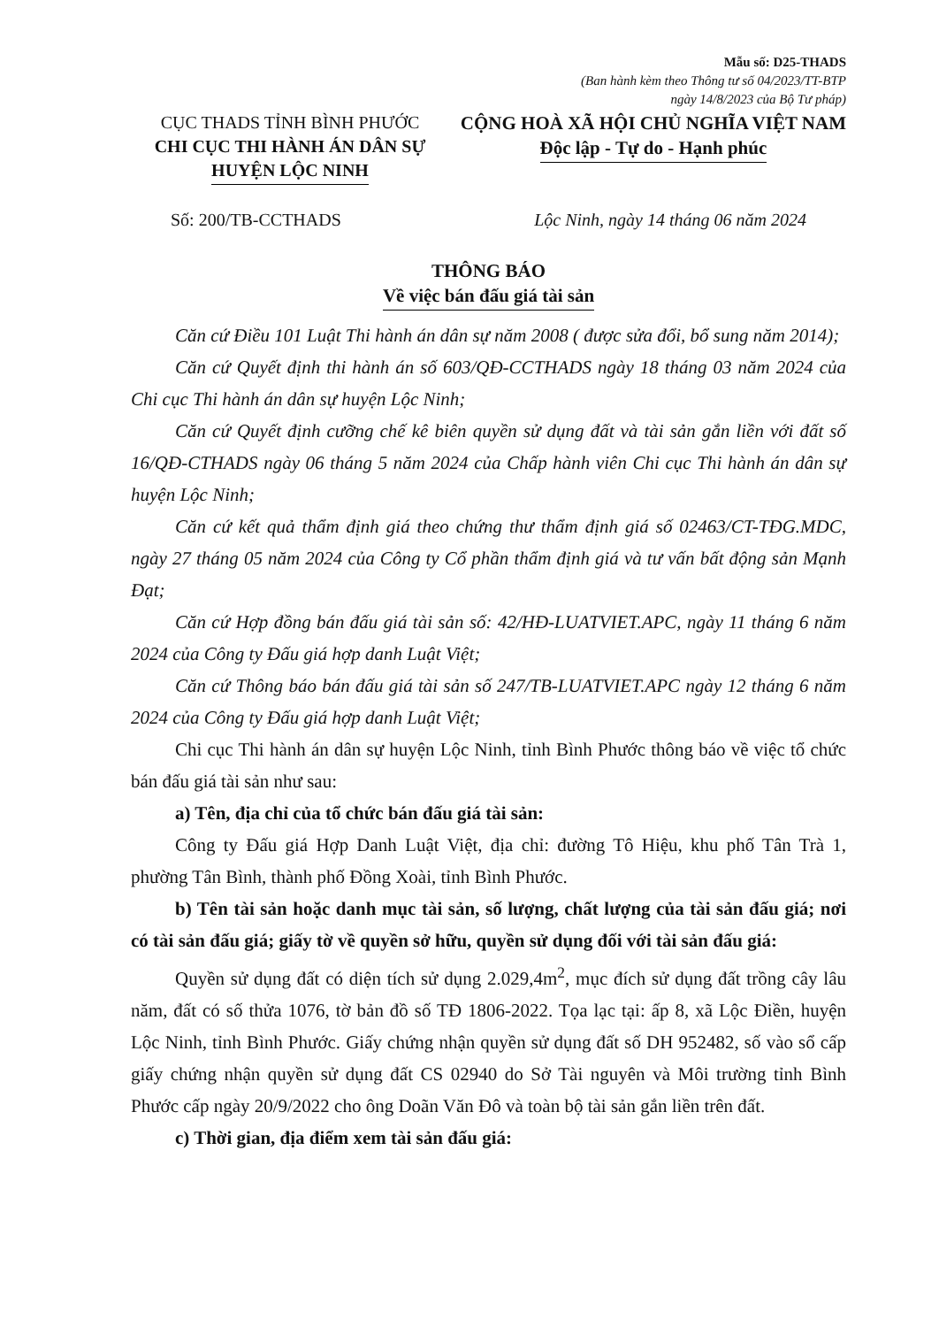Mẫu số: D25-THADS
(Ban hành kèm theo Thông tư số 04/2023/TT-BTP
ngày 14/8/2023 của Bộ Tư pháp)
CỤC THADS TỈNH BÌNH PHƯỚC
CHI CỤC THI HÀNH ÁN DÂN SỰ
HUYỆN LỘC NINH
CỘNG HOÀ XÃ HỘI CHỦ NGHĨA VIỆT NAM
Độc lập - Tự do - Hạnh phúc
Số: 200/TB-CCTHADS Lộc Ninh, ngày 14 tháng 06 năm 2024
THÔNG BÁO
Về việc bán đấu giá tài sản
Căn cứ Điều 101 Luật Thi hành án dân sự năm 2008 ( được sửa đổi, bổ sung năm 2014);
Căn cứ Quyết định thi hành án số 603/QĐ-CCTHADS ngày 18 tháng 03 năm 2024 của Chi cục Thi hành án dân sự huyện Lộc Ninh;
Căn cứ Quyết định cưỡng chế kê biên quyền sử dụng đất và tài sản gắn liền với đất số 16/QĐ-CTHADS ngày 06 tháng 5 năm 2024 của Chấp hành viên Chi cục Thi hành án dân sự huyện Lộc Ninh;
Căn cứ kết quả thẩm định giá theo chứng thư thẩm định giá số 02463/CT-TĐG.MDC, ngày 27 tháng 05 năm 2024 của Công ty Cổ phần thẩm định giá và tư vấn bất động sản Mạnh Đạt;
Căn cứ Hợp đồng bán đấu giá tài sản số: 42/HĐ-LUATVIET.APC, ngày 11 tháng 6 năm 2024 của Công ty Đấu giá hợp danh Luật Việt;
Căn cứ Thông báo bán đấu giá tài sản số 247/TB-LUATVIET.APC ngày 12 tháng 6 năm 2024 của Công ty Đấu giá hợp danh Luật Việt;
Chi cục Thi hành án dân sự huyện Lộc Ninh, tỉnh Bình Phước thông báo về việc tổ chức bán đấu giá tài sản như sau:
a) Tên, địa chỉ của tổ chức bán đấu giá tài sản:
Công ty Đấu giá Hợp Danh Luật Việt, địa chỉ: đường Tô Hiệu, khu phố Tân Trà 1, phường Tân Bình, thành phố Đồng Xoài, tỉnh Bình Phước.
b) Tên tài sản hoặc danh mục tài sản, số lượng, chất lượng của tài sản đấu giá; nơi có tài sản đấu giá; giấy tờ về quyền sở hữu, quyền sử dụng đối với tài sản đấu giá:
Quyền sử dụng đất có diện tích sử dụng 2.029,4m<sup>2</sup>, mục đích sử dụng đất trồng cây lâu năm, đất có số thửa 1076, tờ bản đồ số TĐ 1806-2022. Tọa lạc tại: ấp 8, xã Lộc Điền, huyện Lộc Ninh, tỉnh Bình Phước. Giấy chứng nhận quyền sử dụng đất số DH 952482, số vào sổ cấp giấy chứng nhận quyền sử dụng đất CS 02940 do Sở Tài nguyên và Môi trường tỉnh Bình Phước cấp ngày 20/9/2022 cho ông Doãn Văn Đô và toàn bộ tài sản gắn liền trên đất.
c) Thời gian, địa điểm xem tài sản đấu giá: